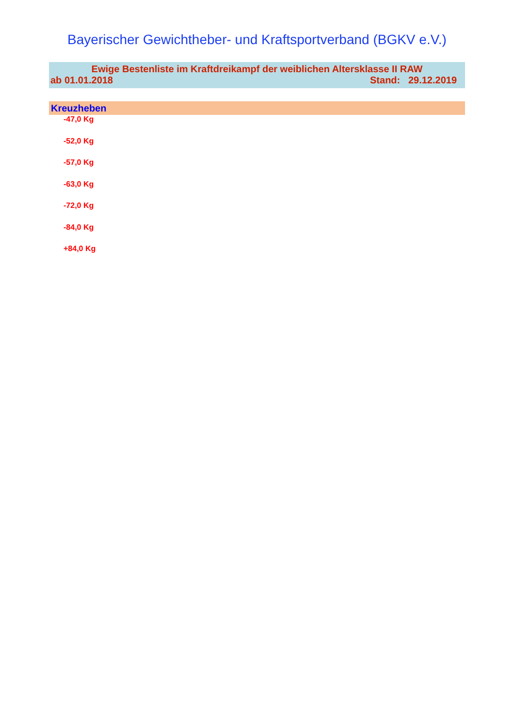Bayerischer Gewichtheber- und Kraftsportverband (BGKV e.V.)
Ewige Bestenliste im Kraftdreikampf der weiblichen Altersklasse II RAW
ab 01.01.2018 Stand: 29.12.2019
Kreuzheben
-47,0 Kg
-52,0 Kg
-57,0 Kg
-63,0 Kg
-72,0 Kg
-84,0 Kg
+84,0 Kg